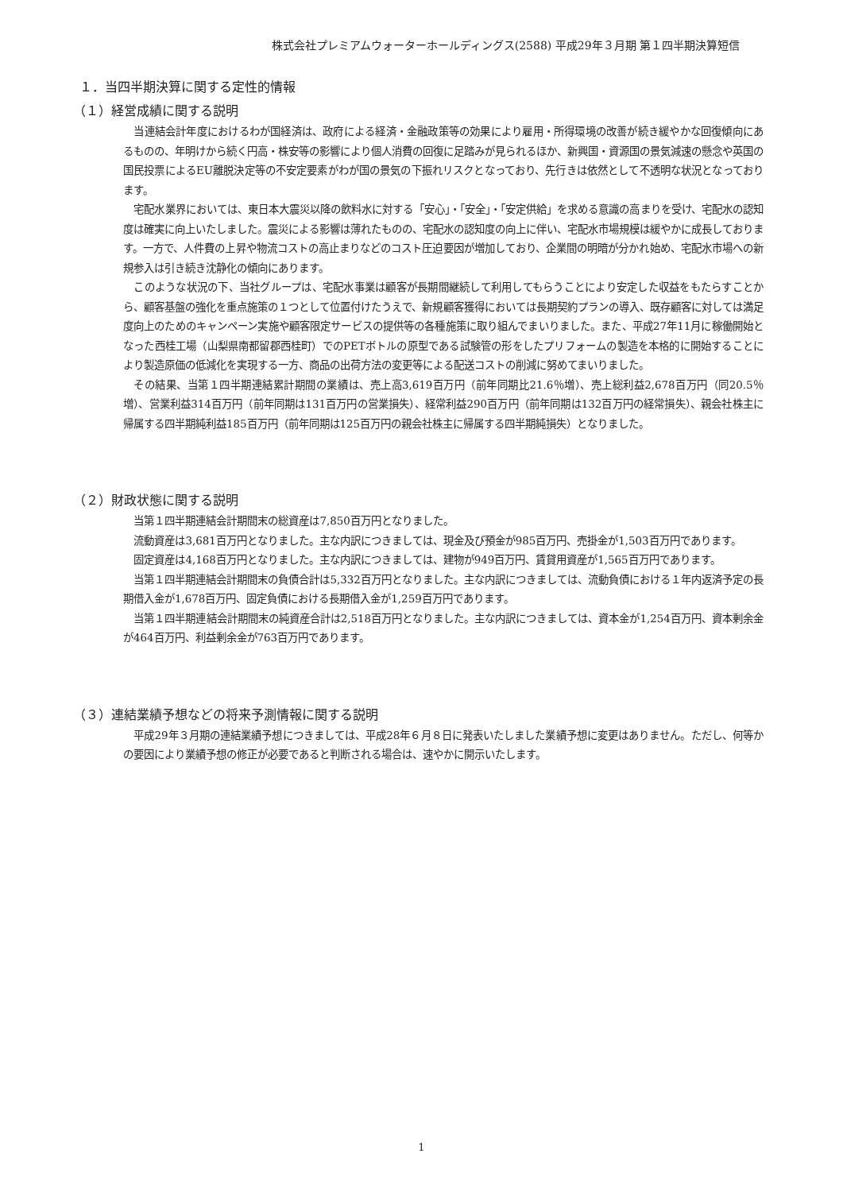株式会社プレミアムウォーターホールディングス(2588) 平成29年３月期 第１四半期決算短信
１．当四半期決算に関する定性的情報
（１）経営成績に関する説明
当連結会計年度におけるわが国経済は、政府による経済・金融政策等の効果により雇用・所得環境の改善が続き緩やかな回復傾向にあるものの、年明けから続く円高・株安等の影響により個人消費の回復に足踏みが見られるほか、新興国・資源国の景気減速の懸念や英国の国民投票によるEU離脱決定等の不安定要素がわが国の景気の下振れリスクとなっており、先行きは依然として不透明な状況となっております。
宅配水業界においては、東日本大震災以降の飲料水に対する「安心」・「安全」・「安定供給」を求める意識の高まりを受け、宅配水の認知度は確実に向上いたしました。震災による影響は薄れたものの、宅配水の認知度の向上に伴い、宅配水市場規模は緩やかに成長しております。一方で、人件費の上昇や物流コストの高止まりなどのコスト圧迫要因が増加しており、企業間の明暗が分かれ始め、宅配水市場への新規参入は引き続き沈静化の傾向にあります。
このような状況の下、当社グループは、宅配水事業は顧客が長期間継続して利用してもらうことにより安定した収益をもたらすことから、顧客基盤の強化を重点施策の１つとして位置付けたうえで、新規顧客獲得においては長期契約プランの導入、既存顧客に対しては満足度向上のためのキャンペーン実施や顧客限定サービスの提供等の各種施策に取り組んでまいりました。また、平成27年11月に稼働開始となった西桂工場（山梨県南都留郡西桂町）でのPETボトルの原型である試験管の形をしたプリフォームの製造を本格的に開始することにより製造原価の低減化を実現する一方、商品の出荷方法の変更等による配送コストの削減に努めてまいりました。
その結果、当第１四半期連結累計期間の業績は、売上高3,619百万円（前年同期比21.6％増）、売上総利益2,678百万円（同20.5％増）、営業利益314百万円（前年同期は131百万円の営業損失）、経常利益290百万円（前年同期は132百万円の経常損失）、親会社株主に帰属する四半期純利益185百万円（前年同期は125百万円の親会社株主に帰属する四半期純損失）となりました。
（２）財政状態に関する説明
当第１四半期連結会計期間末の総資産は7,850百万円となりました。
流動資産は3,681百万円となりました。主な内訳につきましては、現金及び預金が985百万円、売掛金が1,503百万円であります。
固定資産は4,168百万円となりました。主な内訳につきましては、建物が949百万円、賃貸用資産が1,565百万円であります。
当第１四半期連結会計期間末の負債合計は5,332百万円となりました。主な内訳につきましては、流動負債における１年内返済予定の長期借入金が1,678百万円、固定負債における長期借入金が1,259百万円であります。
当第１四半期連結会計期間末の純資産合計は2,518百万円となりました。主な内訳につきましては、資本金が1,254百万円、資本剰余金が464百万円、利益剰余金が763百万円であります。
（３）連結業績予想などの将来予測情報に関する説明
平成29年３月期の連結業績予想につきましては、平成28年６月８日に発表いたしました業績予想に変更はありません。ただし、何等かの要因により業績予想の修正が必要であると判断される場合は、速やかに開示いたします。
1